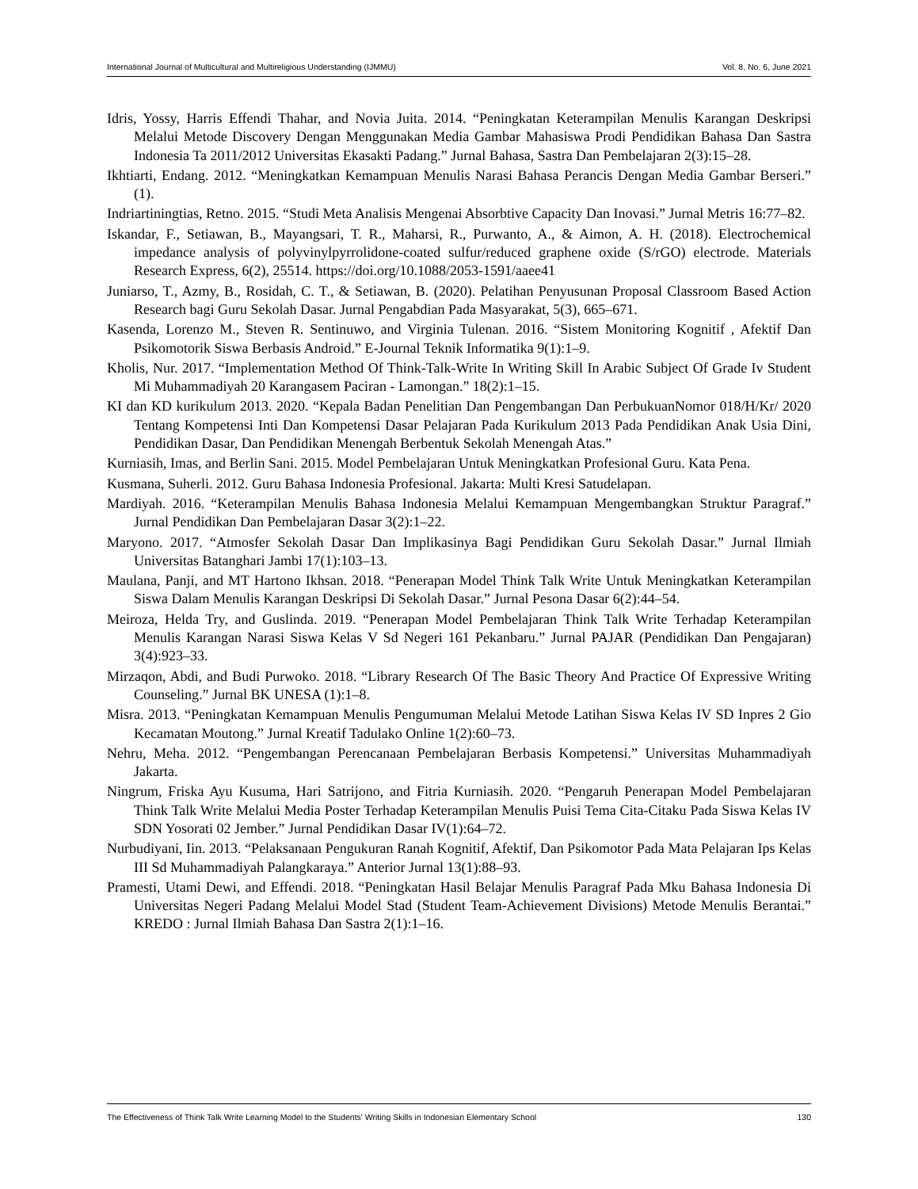International Journal of Multicultural and Multireligious Understanding (IJMMU) Vol. 8, No. 6, June 2021
Idris, Yossy, Harris Effendi Thahar, and Novia Juita. 2014. “Peningkatan Keterampilan Menulis Karangan Deskripsi Melalui Metode Discovery Dengan Menggunakan Media Gambar Mahasiswa Prodi Pendidikan Bahasa Dan Sastra Indonesia Ta 2011/2012 Universitas Ekasakti Padang.” Jurnal Bahasa, Sastra Dan Pembelajaran 2(3):15–28.
Ikhtiarti, Endang. 2012. “Meningkatkan Kemampuan Menulis Narasi Bahasa Perancis Dengan Media Gambar Berseri.” (1).
Indriartiningtias, Retno. 2015. “Studi Meta Analisis Mengenai Absorbtive Capacity Dan Inovasi.” Jurnal Metris 16:77–82.
Iskandar, F., Setiawan, B., Mayangsari, T. R., Maharsi, R., Purwanto, A., & Aimon, A. H. (2018). Electrochemical impedance analysis of polyvinylpyrrolidone-coated sulfur/reduced graphene oxide (S/rGO) electrode. Materials Research Express, 6(2), 25514. https://doi.org/10.1088/2053-1591/aaee41
Juniarso, T., Azmy, B., Rosidah, C. T., & Setiawan, B. (2020). Pelatihan Penyusunan Proposal Classroom Based Action Research bagi Guru Sekolah Dasar. Jurnal Pengabdian Pada Masyarakat, 5(3), 665–671.
Kasenda, Lorenzo M., Steven R. Sentinuwo, and Virginia Tulenan. 2016. “Sistem Monitoring Kognitif , Afektif Dan Psikomotorik Siswa Berbasis Android.” E-Journal Teknik Informatika 9(1):1–9.
Kholis, Nur. 2017. “Implementation Method Of Think-Talk-Write In Writing Skill In Arabic Subject Of Grade Iv Student Mi Muhammadiyah 20 Karangasem Paciran - Lamongan.” 18(2):1–15.
KI dan KD kurikulum 2013. 2020. “Kepala Badan Penelitian Dan Pengembangan Dan PerbukuanNomor 018/H/Kr/ 2020 Tentang Kompetensi Inti Dan Kompetensi Dasar Pelajaran Pada Kurikulum 2013 Pada Pendidikan Anak Usia Dini, Pendidikan Dasar, Dan Pendidikan Menengah Berbentuk Sekolah Menengah Atas.”
Kurniasih, Imas, and Berlin Sani. 2015. Model Pembelajaran Untuk Meningkatkan Profesional Guru. Kata Pena.
Kusmana, Suherli. 2012. Guru Bahasa Indonesia Profesional. Jakarta: Multi Kresi Satudelapan.
Mardiyah. 2016. “Keterampilan Menulis Bahasa Indonesia Melalui Kemampuan Mengembangkan Struktur Paragraf.” Jurnal Pendidikan Dan Pembelajaran Dasar 3(2):1–22.
Maryono. 2017. “Atmosfer Sekolah Dasar Dan Implikasinya Bagi Pendidikan Guru Sekolah Dasar.” Jurnal Ilmiah Universitas Batanghari Jambi 17(1):103–13.
Maulana, Panji, and MT Hartono Ikhsan. 2018. “Penerapan Model Think Talk Write Untuk Meningkatkan Keterampilan Siswa Dalam Menulis Karangan Deskripsi Di Sekolah Dasar.” Jurnal Pesona Dasar 6(2):44–54.
Meiroza, Helda Try, and Guslinda. 2019. “Penerapan Model Pembelajaran Think Talk Write Terhadap Keterampilan Menulis Karangan Narasi Siswa Kelas V Sd Negeri 161 Pekanbaru.” Jurnal PAJAR (Pendidikan Dan Pengajaran) 3(4):923–33.
Mirzaqon, Abdi, and Budi Purwoko. 2018. “Library Research Of The Basic Theory And Practice Of Expressive Writing Counseling.” Jurnal BK UNESA (1):1–8.
Misra. 2013. “Peningkatan Kemampuan Menulis Pengumuman Melalui Metode Latihan Siswa Kelas IV SD Inpres 2 Gio Kecamatan Moutong.” Jurnal Kreatif Tadulako Online 1(2):60–73.
Nehru, Meha. 2012. “Pengembangan Perencanaan Pembelajaran Berbasis Kompetensi.” Universitas Muhammadiyah Jakarta.
Ningrum, Friska Ayu Kusuma, Hari Satrijono, and Fitria Kurniasih. 2020. “Pengaruh Penerapan Model Pembelajaran Think Talk Write Melalui Media Poster Terhadap Keterampilan Menulis Puisi Tema Cita-Citaku Pada Siswa Kelas IV SDN Yosorati 02 Jember.” Jurnal Pendidikan Dasar IV(1):64–72.
Nurbudiyani, Iin. 2013. “Pelaksanaan Pengukuran Ranah Kognitif, Afektif, Dan Psikomotor Pada Mata Pelajaran Ips Kelas III Sd Muhammadiyah Palangkaraya.” Anterior Jurnal 13(1):88–93.
Pramesti, Utami Dewi, and Effendi. 2018. “Peningkatan Hasil Belajar Menulis Paragraf Pada Mku Bahasa Indonesia Di Universitas Negeri Padang Melalui Model Stad (Student Team-Achievement Divisions) Metode Menulis Berantai.” KREDO : Jurnal Ilmiah Bahasa Dan Sastra 2(1):1–16.
The Effectiveness of Think Talk Write Learning Model to the Students' Writing Skills in Indonesian Elementary School 130